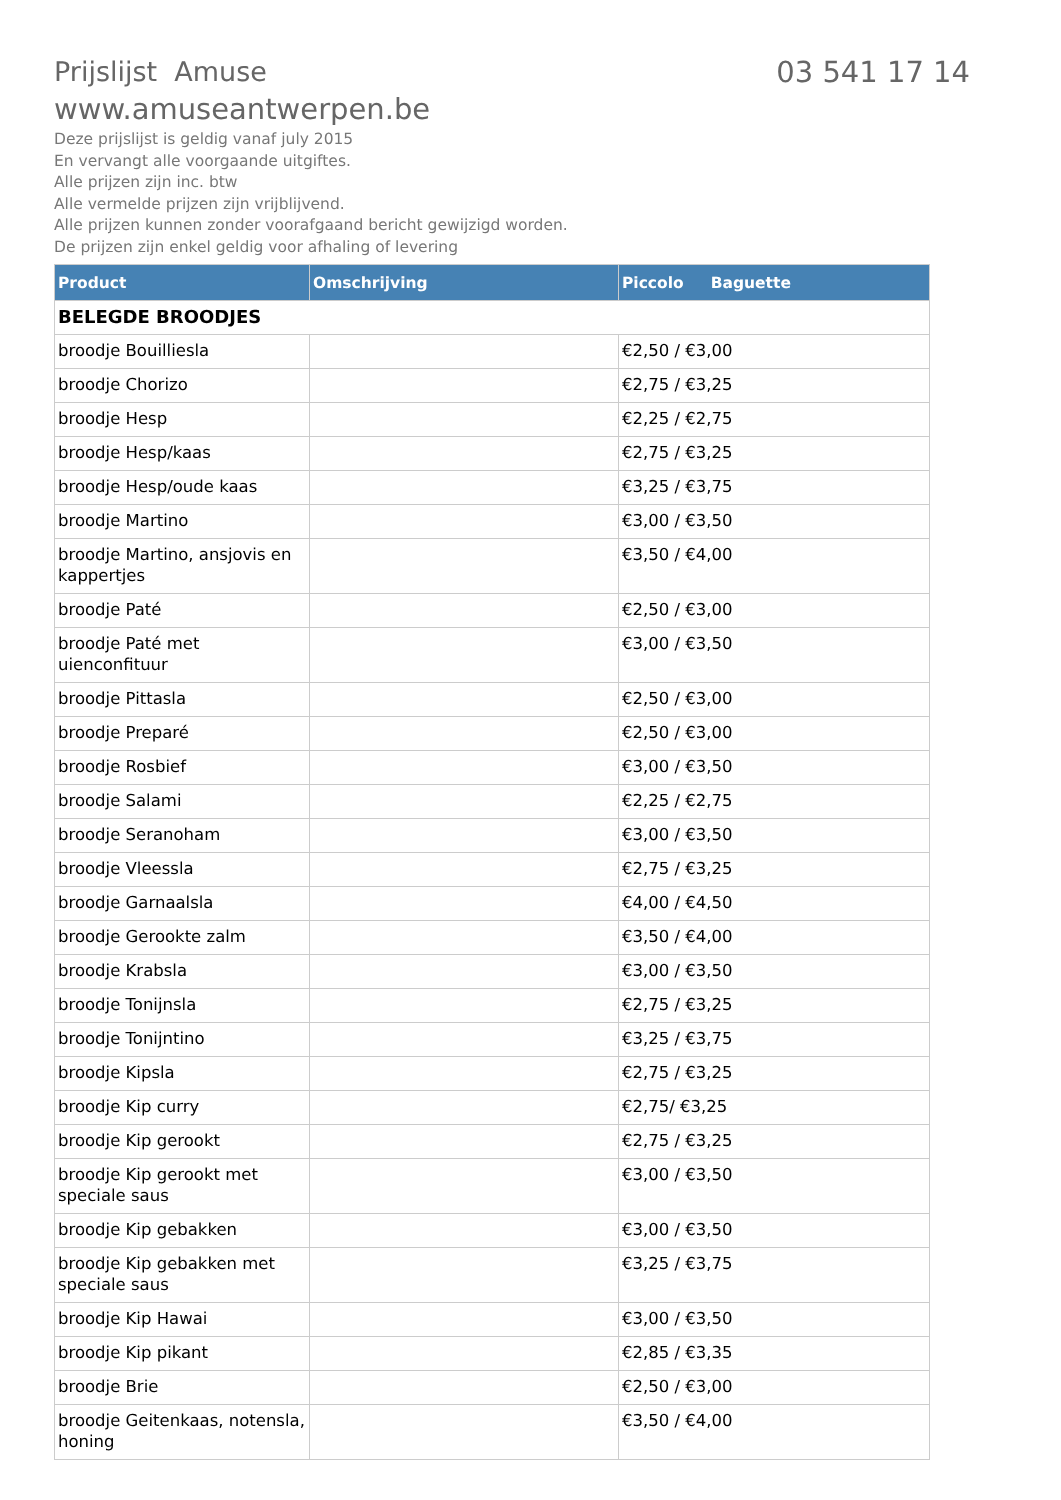Prijslijst Amuse
03 541 17 14
www.amuseantwerpen.be
Deze prijslijst is geldig vanaf july 2015
En vervangt alle voorgaande uitgiftes.
Alle prijzen zijn inc. btw
Alle vermelde prijzen zijn vrijblijvend.
Alle prijzen kunnen zonder voorafgaand bericht gewijzigd worden.
De prijzen zijn enkel geldig voor afhaling of levering
| Product | Omschrijving | Piccolo Baguette |
| --- | --- | --- |
| BELEGDE BROODJES | | |
| broodje Bouilliesla | | €2,50 / €3,00 |
| broodje Chorizo | | €2,75 / €3,25 |
| broodje Hesp | | €2,25 / €2,75 |
| broodje Hesp/kaas | | €2,75 / €3,25 |
| broodje Hesp/oude kaas | | €3,25 / €3,75 |
| broodje Martino | | €3,00 / €3,50 |
| broodje Martino, ansjovis en kappertjes | | €3,50 / €4,00 |
| broodje Paté | | €2,50 / €3,00 |
| broodje Paté met uienconfituur | | €3,00 / €3,50 |
| broodje Pittasla | | €2,50 / €3,00 |
| broodje Preparé | | €2,50 / €3,00 |
| broodje Rosbief | | €3,00 / €3,50 |
| broodje Salami | | €2,25 / €2,75 |
| broodje Seranoham | | €3,00 / €3,50 |
| broodje Vleessla | | €2,75 / €3,25 |
| broodje Garnaalsla | | €4,00 / €4,50 |
| broodje Gerookte zalm | | €3,50 / €4,00 |
| broodje Krabsla | | €3,00 / €3,50 |
| broodje Tonijnsla | | €2,75 / €3,25 |
| broodje Tonijntino | | €3,25 / €3,75 |
| broodje Kipsla | | €2,75 / €3,25 |
| broodje Kip curry | | €2,75/ €3,25 |
| broodje Kip gerookt | | €2,75 / €3,25 |
| broodje Kip gerookt met speciale saus | | €3,00 / €3,50 |
| broodje Kip gebakken | | €3,00 / €3,50 |
| broodje Kip gebakken met speciale saus | | €3,25 / €3,75 |
| broodje Kip Hawai | | €3,00 / €3,50 |
| broodje Kip pikant | | €2,85 / €3,35 |
| broodje Brie | | €2,50 / €3,00 |
| broodje Geitenkaas, notensla, honing | | €3,50 / €4,00 |